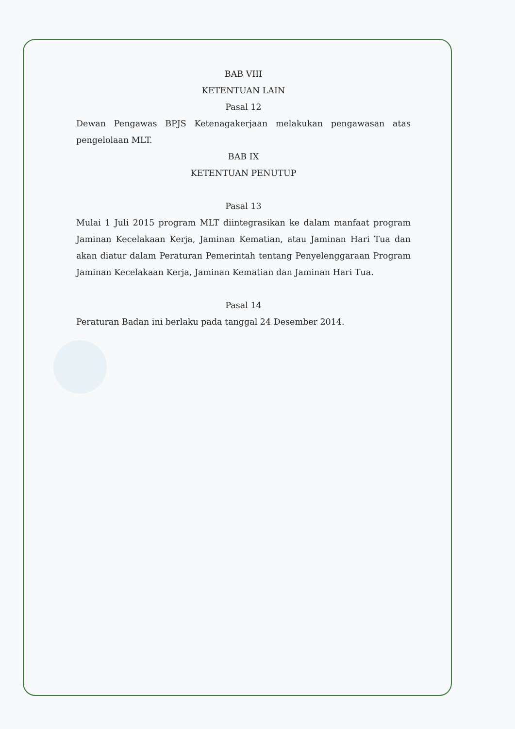BAB VIII
KETENTUAN LAIN
Pasal 12
Dewan Pengawas BPJS Ketenagakerjaan melakukan pengawasan atas pengelolaan MLT.
BAB IX
KETENTUAN PENUTUP
Pasal 13
Mulai 1 Juli 2015 program MLT diintegrasikan ke dalam manfaat program Jaminan Kecelakaan Kerja, Jaminan Kematian, atau Jaminan Hari Tua dan akan diatur dalam Peraturan Pemerintah tentang Penyelenggaraan Program Jaminan Kecelakaan Kerja, Jaminan Kematian dan Jaminan Hari Tua.
Pasal 14
Peraturan Badan ini berlaku pada tanggal 24 Desember 2014.